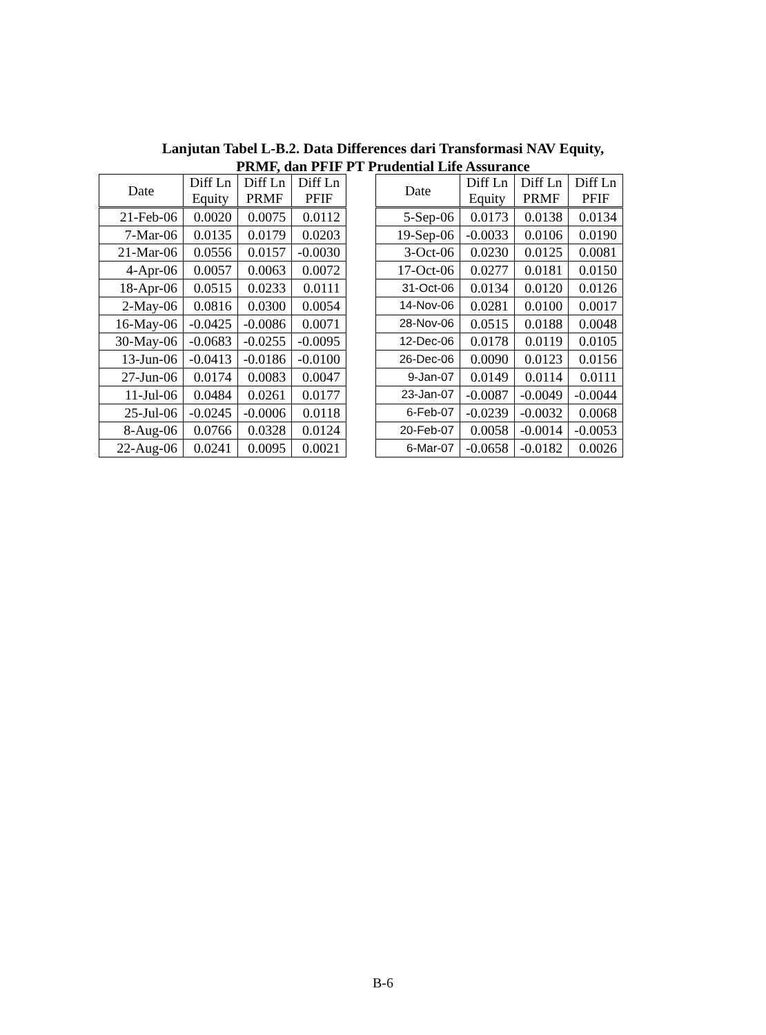Lanjutan Tabel L-B.2. Data Differences dari Transformasi NAV Equity,
PRMF, dan PFIF PT Prudential Life Assurance
| Date | Diff Ln Equity | Diff Ln PRMF | Diff Ln PFIF |
| --- | --- | --- | --- |
| 21-Feb-06 | 0.0020 | 0.0075 | 0.0112 |
| 7-Mar-06 | 0.0135 | 0.0179 | 0.0203 |
| 21-Mar-06 | 0.0556 | 0.0157 | -0.0030 |
| 4-Apr-06 | 0.0057 | 0.0063 | 0.0072 |
| 18-Apr-06 | 0.0515 | 0.0233 | 0.0111 |
| 2-May-06 | 0.0816 | 0.0300 | 0.0054 |
| 16-May-06 | -0.0425 | -0.0086 | 0.0071 |
| 30-May-06 | -0.0683 | -0.0255 | -0.0095 |
| 13-Jun-06 | -0.0413 | -0.0186 | -0.0100 |
| 27-Jun-06 | 0.0174 | 0.0083 | 0.0047 |
| 11-Jul-06 | 0.0484 | 0.0261 | 0.0177 |
| 25-Jul-06 | -0.0245 | -0.0006 | 0.0118 |
| 8-Aug-06 | 0.0766 | 0.0328 | 0.0124 |
| 22-Aug-06 | 0.0241 | 0.0095 | 0.0021 |
| Date | Diff Ln Equity | Diff Ln PRMF | Diff Ln PFIF |
| --- | --- | --- | --- |
| 5-Sep-06 | 0.0173 | 0.0138 | 0.0134 |
| 19-Sep-06 | -0.0033 | 0.0106 | 0.0190 |
| 3-Oct-06 | 0.0230 | 0.0125 | 0.0081 |
| 17-Oct-06 | 0.0277 | 0.0181 | 0.0150 |
| 31-Oct-06 | 0.0134 | 0.0120 | 0.0126 |
| 14-Nov-06 | 0.0281 | 0.0100 | 0.0017 |
| 28-Nov-06 | 0.0515 | 0.0188 | 0.0048 |
| 12-Dec-06 | 0.0178 | 0.0119 | 0.0105 |
| 26-Dec-06 | 0.0090 | 0.0123 | 0.0156 |
| 9-Jan-07 | 0.0149 | 0.0114 | 0.0111 |
| 23-Jan-07 | -0.0087 | -0.0049 | -0.0044 |
| 6-Feb-07 | -0.0239 | -0.0032 | 0.0068 |
| 20-Feb-07 | 0.0058 | -0.0014 | -0.0053 |
| 6-Mar-07 | -0.0658 | -0.0182 | 0.0026 |
B-6